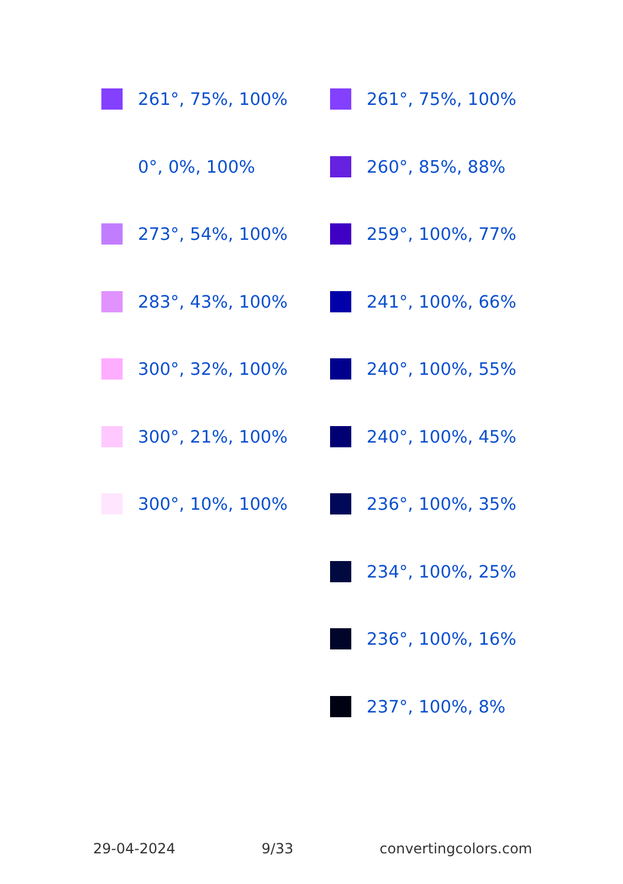261°, 75%, 100%
0°, 0%, 100%
273°, 54%, 100%
283°, 43%, 100%
300°, 32%, 100%
300°, 21%, 100%
300°, 10%, 100%
261°, 75%, 100%
260°, 85%, 88%
259°, 100%, 77%
241°, 100%, 66%
240°, 100%, 55%
240°, 100%, 45%
236°, 100%, 35%
234°, 100%, 25%
236°, 100%, 16%
237°, 100%, 8%
29-04-2024 9/33 convertingcolors.com